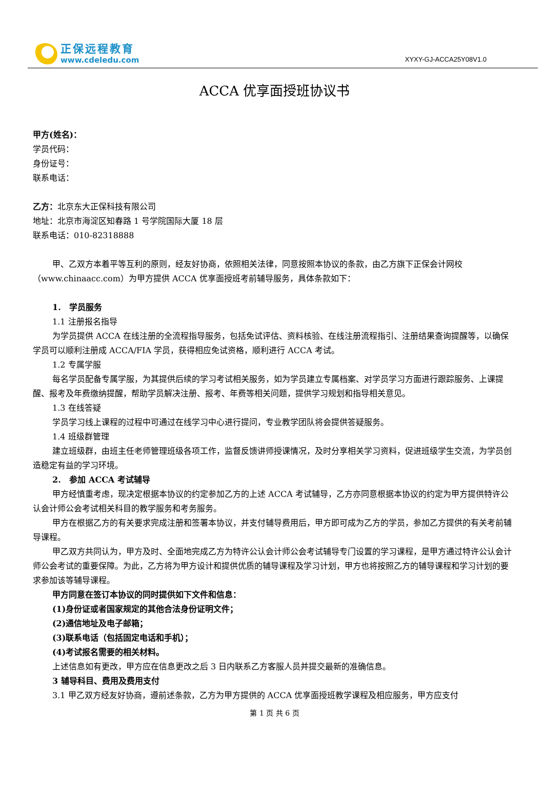正保远程教育
www.cdeledu.com
XYXY-GJ-ACCA25Y08V1.0
ACCA 优享面授班协议书
甲方(姓名)：
学员代码：
身份证号：
联系电话：
乙方：北京东大正保科技有限公司
地址：北京市海淀区知春路 1 号学院国际大厦 18 层
联系电话：010-82318888
甲、乙双方本着平等互利的原则，经友好协商，依照相关法律，同意按照本协议的条款，由乙方旗下正保会计网校（www.chinaacc.com）为甲方提供 ACCA 优享面授班考前辅导服务，具体条款如下：
1. 学员服务
1.1 注册报名指导
为学员提供 ACCA 在线注册的全流程指导服务，包括免试评估、资料核验、在线注册流程指引、注册结果查询提醒等，以确保学员可以顺利注册成 ACCA/FIA 学员，获得相应免试资格，顺利进行 ACCA 考试。
1.2 专属学服
每名学员配备专属学服，为其提供后续的学习考试相关服务，如为学员建立专属档案、对学员学习方面进行跟踪服务、上课提醒、报考及年费缴纳提醒，帮助学员解决注册、报考、年费等相关问题，提供学习规划和指导相关意见。
1.3 在线答疑
学员学习线上课程的过程中可通过在线学习中心进行提问，专业教学团队将会提供答疑服务。
1.4 班级群管理
建立班级群，由班主任老师管理班级各项工作，监督反馈讲师授课情况，及时分享相关学习资料，促进班级学生交流，为学员创造稳定有益的学习环境。
2. 参加 ACCA 考试辅导
甲方经慎重考虑，现决定根据本协议的约定参加乙方的上述 ACCA 考试辅导，乙方亦同意根据本协议的约定为甲方提供特许公认会计师公会考试相关科目的教学服务和考务服务。
甲方在根据乙方的有关要求完成注册和签署本协议，并支付辅导费用后，甲方即可成为乙方的学员，参加乙方提供的有关考前辅导课程。
甲乙双方共同认为，甲方及时、全面地完成乙方为特许公认会计师公会考试辅导专门设置的学习课程，是甲方通过特许公认会计师公会考试的重要保障。为此，乙方将为甲方设计和提供优质的辅导课程及学习计划，甲方也将按照乙方的辅导课程和学习计划的要求参加该等辅导课程。
甲方同意在签订本协议的同时提供如下文件和信息：
(1)身份证或者国家规定的其他合法身份证明文件；
(2)通信地址及电子邮箱；
(3)联系电话（包括固定电话和手机）；
(4)考试报名需要的相关材料。
上述信息如有更改，甲方应在信息更改之后 3 日内联系乙方客服人员并提交最新的准确信息。
3 辅导科目、费用及费用支付
3.1 甲乙双方经友好协商，遵前述条款，乙方为甲方提供的 ACCA 优享面授班教学课程及相应服务，甲方应支付
第 1 页 共 6 页